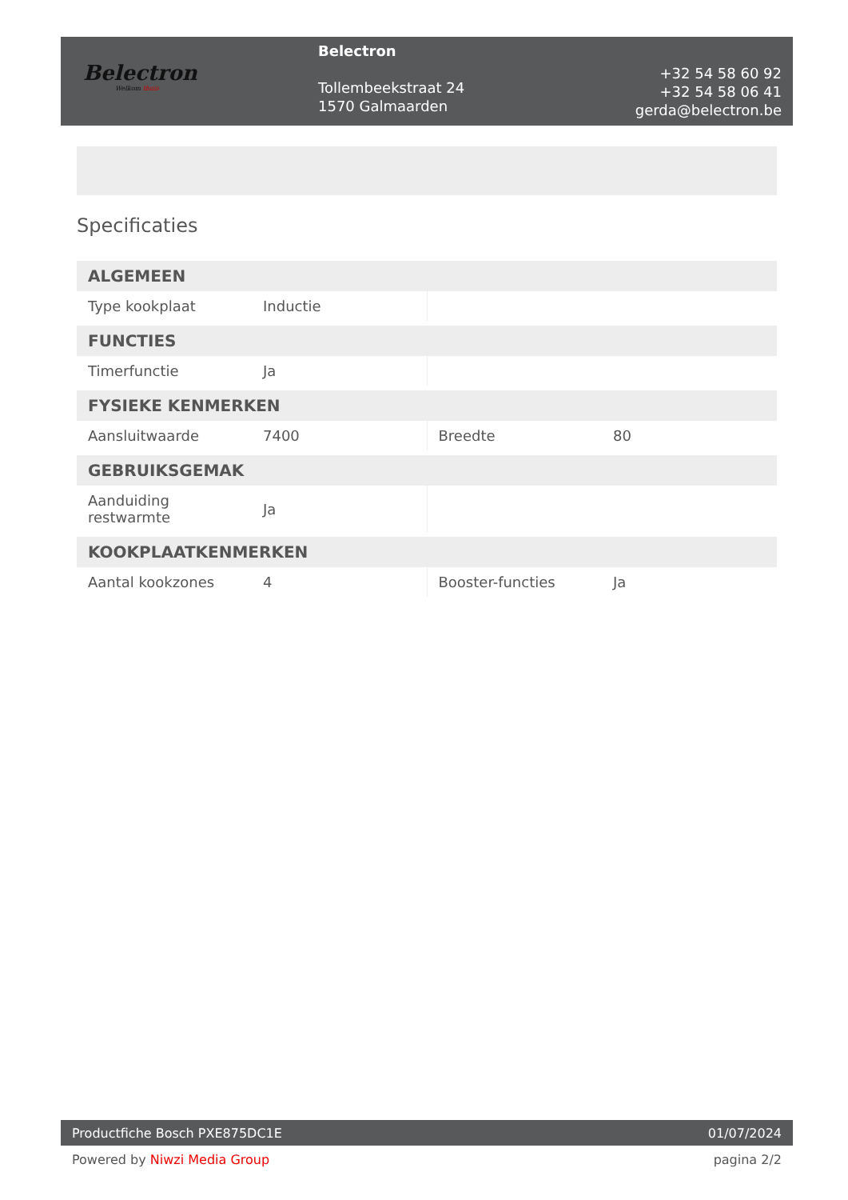Belectron
Welkom thuis
Belectron
Tollembeekstraat 24
1570 Galmaarden
+32 54 58 60 92
+32 54 58 06 41
gerda@belectron.be
Specificaties
| ALGEMEEN | | | |
| --- | --- | --- | --- |
| Type kookplaat | Inductie | | |
| FUNCTIES | | | |
| Timerfunctie | Ja | | |
| FYSIEKE KENMERKEN | | | |
| Aansluitwaarde | 7400 | Breedte | 80 |
| GEBRUIKSGEMAK | | | |
| Aanduiding restwarmte | Ja | | |
| KOOKPLAATKENMERKEN | | | |
| Aantal kookzones | 4 | Booster-functies | Ja |
Productfiche Bosch PXE875DC1E 01/07/2024
Powered by Niwzi Media Group pagina 2/2